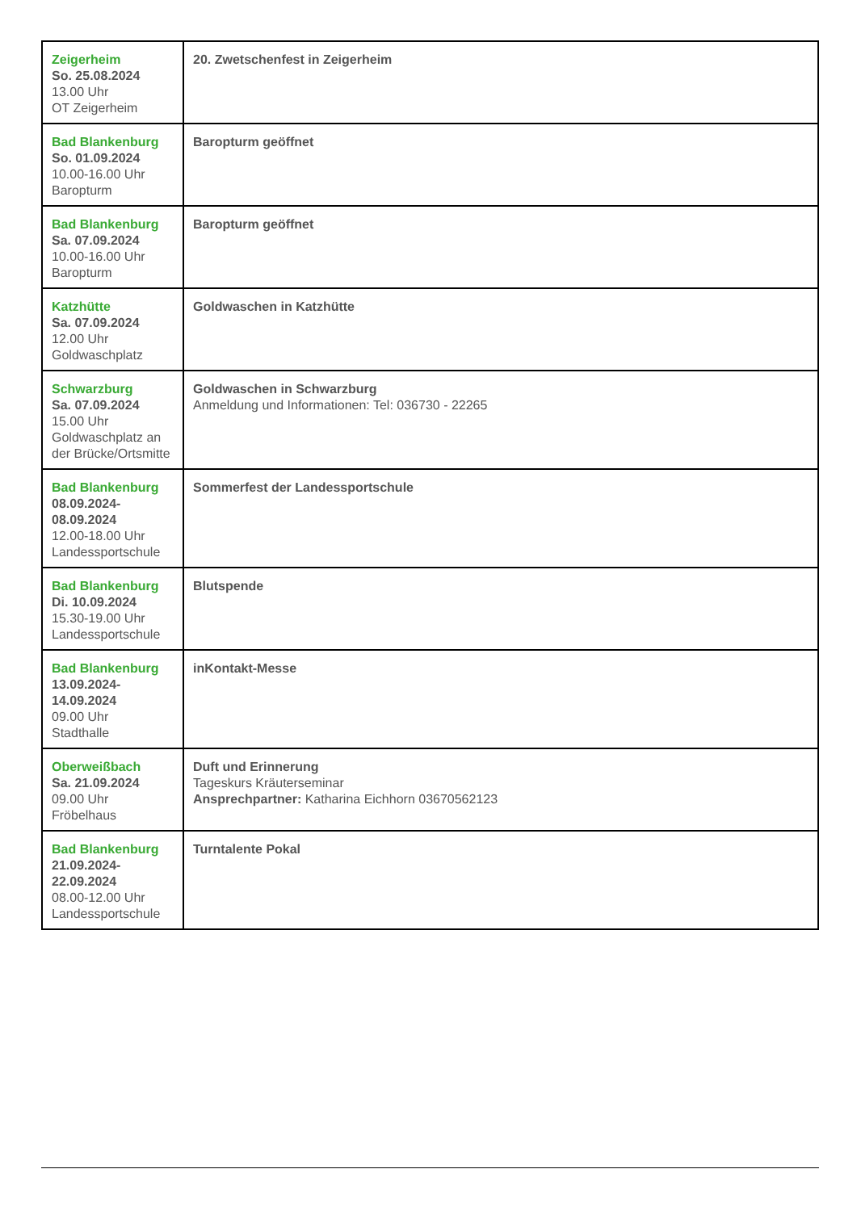| Zeigerheim So. 25.08.2024 13.00 Uhr OT Zeigerheim | 20. Zwetschenfest in Zeigerheim |
| Bad Blankenburg So. 01.09.2024 10.00-16.00 Uhr Baropturm | Baropturm geöffnet |
| Bad Blankenburg Sa. 07.09.2024 10.00-16.00 Uhr Baropturm | Baropturm geöffnet |
| Katzhütte Sa. 07.09.2024 12.00 Uhr Goldwaschplatz | Goldwaschen in Katzhütte |
| Schwarzburg Sa. 07.09.2024 15.00 Uhr Goldwaschplatz an der Brücke/Ortsmitte | Goldwaschen in Schwarzburg Anmeldung und Informationen: Tel: 036730 - 22265 |
| Bad Blankenburg 08.09.2024- 08.09.2024 12.00-18.00 Uhr Landessportschule | Sommerfest der Landessportschule |
| Bad Blankenburg Di. 10.09.2024 15.30-19.00 Uhr Landessportschule | Blutspende |
| Bad Blankenburg 13.09.2024- 14.09.2024 09.00 Uhr Stadthalle | inKontakt-Messe |
| Oberweißbach Sa. 21.09.2024 09.00 Uhr Fröbelhaus | Duft und Erinnerung Tageskurs Kräuterseminar Ansprechpartner: Katharina Eichhorn 03670562123 |
| Bad Blankenburg 21.09.2024- 22.09.2024 08.00-12.00 Uhr Landessportschule | Turntalente Pokal |